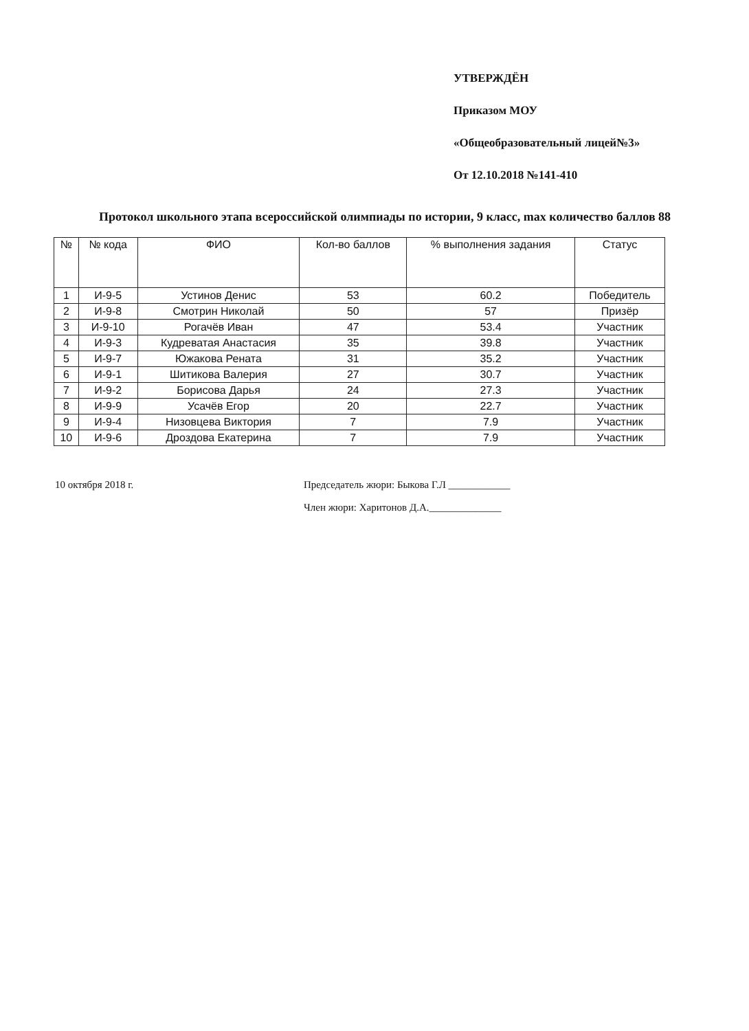УТВЕРЖДЁН
Приказом МОУ
«Общеобразовательный лицей№3»
От 12.10.2018 №141-410
Протокол школьного этапа всероссийской олимпиады по истории, 9 класс, max количество баллов 88
| № | № кода | ФИО | Кол-во баллов | % выполнения задания | Статус |
| --- | --- | --- | --- | --- | --- |
| 1 | И-9-5 | Устинов Денис | 53 | 60.2 | Победитель |
| 2 | И-9-8 | Смотрин Николай | 50 | 57 | Призёр |
| 3 | И-9-10 | Рогачёв Иван | 47 | 53.4 | Участник |
| 4 | И-9-3 | Кудреватая Анастасия | 35 | 39.8 | Участник |
| 5 | И-9-7 | Южакова Рената | 31 | 35.2 | Участник |
| 6 | И-9-1 | Шитикова Валерия | 27 | 30.7 | Участник |
| 7 | И-9-2 | Борисова Дарья | 24 | 27.3 | Участник |
| 8 | И-9-9 | Усачёв Егор | 20 | 22.7 | Участник |
| 9 | И-9-4 | Низовцева Виктория | 7 | 7.9 | Участник |
| 10 | И-9-6 | Дроздова Екатерина | 7 | 7.9 | Участник |
10 октября 2018 г. Председатель жюри: Быкова Г.Л ____________
Член жюри: Харитонов Д.А.______________